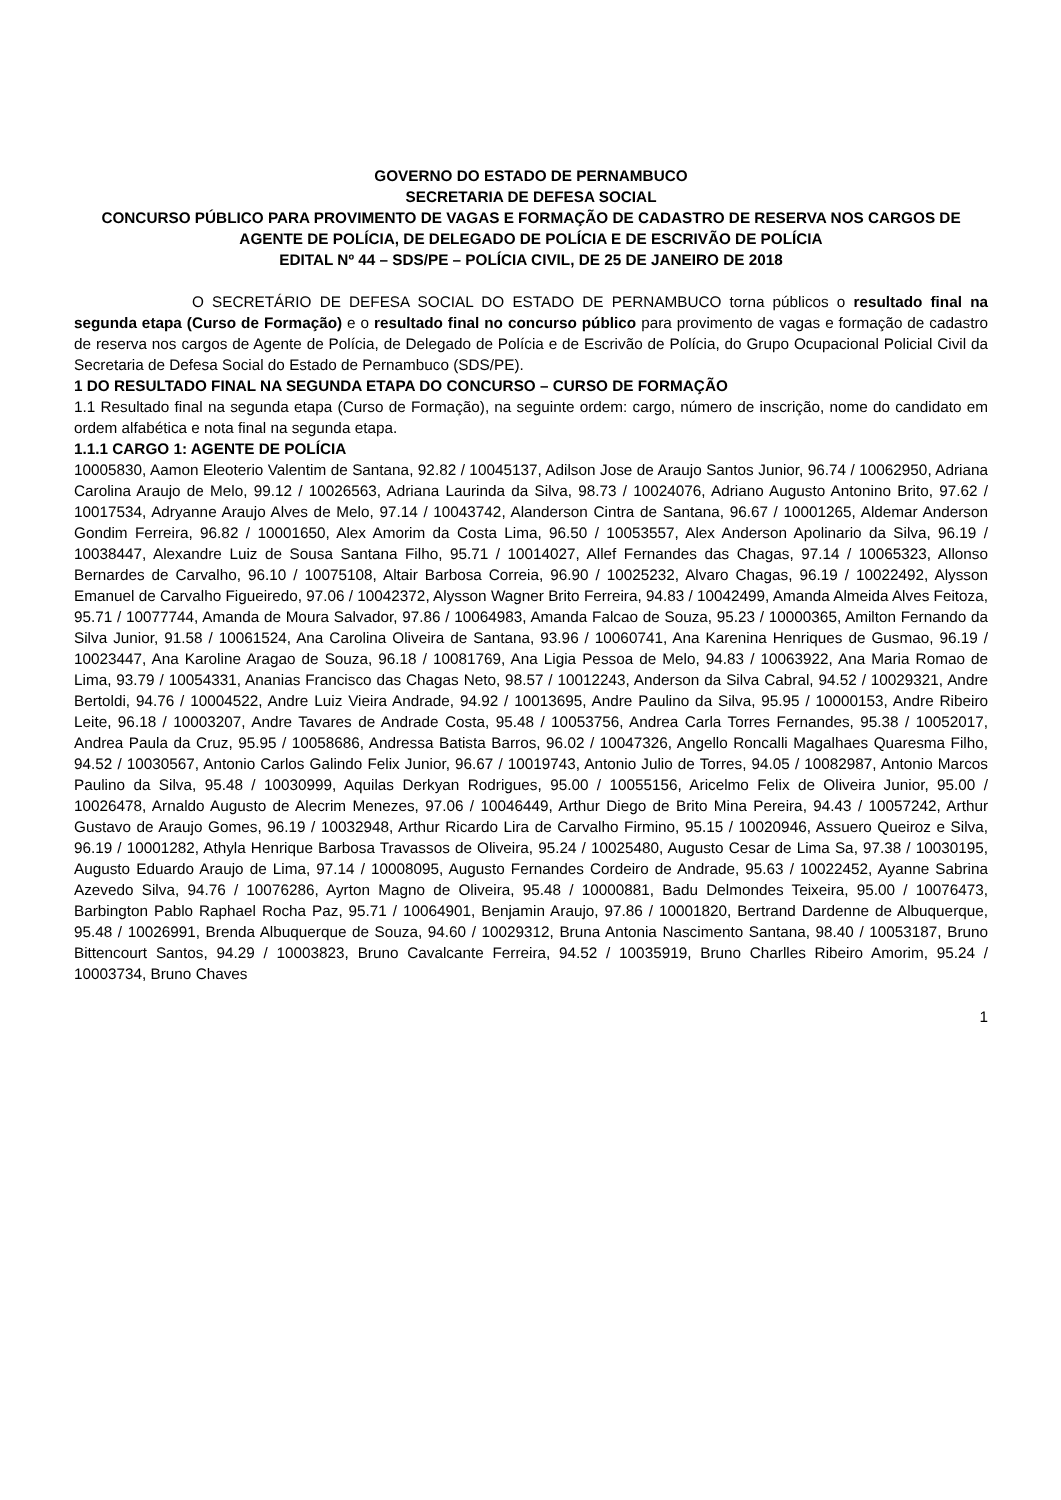GOVERNO DO ESTADO DE PERNAMBUCO
SECRETARIA DE DEFESA SOCIAL
CONCURSO PÚBLICO PARA PROVIMENTO DE VAGAS E FORMAÇÃO DE CADASTRO DE RESERVA NOS CARGOS DE AGENTE DE POLÍCIA, DE DELEGADO DE POLÍCIA E DE ESCRIVÃO DE POLÍCIA
EDITAL Nº 44 – SDS/PE – POLÍCIA CIVIL, DE 25 DE JANEIRO DE 2018
O SECRETÁRIO DE DEFESA SOCIAL DO ESTADO DE PERNAMBUCO torna públicos o resultado final na segunda etapa (Curso de Formação) e o resultado final no concurso público para provimento de vagas e formação de cadastro de reserva nos cargos de Agente de Polícia, de Delegado de Polícia e de Escrivão de Polícia, do Grupo Ocupacional Policial Civil da Secretaria de Defesa Social do Estado de Pernambuco (SDS/PE).
1 DO RESULTADO FINAL NA SEGUNDA ETAPA DO CONCURSO – CURSO DE FORMAÇÃO
1.1 Resultado final na segunda etapa (Curso de Formação), na seguinte ordem: cargo, número de inscrição, nome do candidato em ordem alfabética e nota final na segunda etapa.
1.1.1 CARGO 1: AGENTE DE POLÍCIA
10005830, Aamon Eleoterio Valentim de Santana, 92.82 / 10045137, Adilson Jose de Araujo Santos Junior, 96.74 / 10062950, Adriana Carolina Araujo de Melo, 99.12 / 10026563, Adriana Laurinda da Silva, 98.73 / 10024076, Adriano Augusto Antonino Brito, 97.62 / 10017534, Adryanne Araujo Alves de Melo, 97.14 / 10043742, Alanderson Cintra de Santana, 96.67 / 10001265, Aldemar Anderson Gondim Ferreira, 96.82 / 10001650, Alex Amorim da Costa Lima, 96.50 / 10053557, Alex Anderson Apolinario da Silva, 96.19 / 10038447, Alexandre Luiz de Sousa Santana Filho, 95.71 / 10014027, Allef Fernandes das Chagas, 97.14 / 10065323, Allonso Bernardes de Carvalho, 96.10 / 10075108, Altair Barbosa Correia, 96.90 / 10025232, Alvaro Chagas, 96.19 / 10022492, Alysson Emanuel de Carvalho Figueiredo, 97.06 / 10042372, Alysson Wagner Brito Ferreira, 94.83 / 10042499, Amanda Almeida Alves Feitoza, 95.71 / 10077744, Amanda de Moura Salvador, 97.86 / 10064983, Amanda Falcao de Souza, 95.23 / 10000365, Amilton Fernando da Silva Junior, 91.58 / 10061524, Ana Carolina Oliveira de Santana, 93.96 / 10060741, Ana Karenina Henriques de Gusmao, 96.19 / 10023447, Ana Karoline Aragao de Souza, 96.18 / 10081769, Ana Ligia Pessoa de Melo, 94.83 / 10063922, Ana Maria Romao de Lima, 93.79 / 10054331, Ananias Francisco das Chagas Neto, 98.57 / 10012243, Anderson da Silva Cabral, 94.52 / 10029321, Andre Bertoldi, 94.76 / 10004522, Andre Luiz Vieira Andrade, 94.92 / 10013695, Andre Paulino da Silva, 95.95 / 10000153, Andre Ribeiro Leite, 96.18 / 10003207, Andre Tavares de Andrade Costa, 95.48 / 10053756, Andrea Carla Torres Fernandes, 95.38 / 10052017, Andrea Paula da Cruz, 95.95 / 10058686, Andressa Batista Barros, 96.02 / 10047326, Angello Roncalli Magalhaes Quaresma Filho, 94.52 / 10030567, Antonio Carlos Galindo Felix Junior, 96.67 / 10019743, Antonio Julio de Torres, 94.05 / 10082987, Antonio Marcos Paulino da Silva, 95.48 / 10030999, Aquilas Derkyan Rodrigues, 95.00 / 10055156, Aricelmo Felix de Oliveira Junior, 95.00 / 10026478, Arnaldo Augusto de Alecrim Menezes, 97.06 / 10046449, Arthur Diego de Brito Mina Pereira, 94.43 / 10057242, Arthur Gustavo de Araujo Gomes, 96.19 / 10032948, Arthur Ricardo Lira de Carvalho Firmino, 95.15 / 10020946, Assuero Queiroz e Silva, 96.19 / 10001282, Athyla Henrique Barbosa Travassos de Oliveira, 95.24 / 10025480, Augusto Cesar de Lima Sa, 97.38 / 10030195, Augusto Eduardo Araujo de Lima, 97.14 / 10008095, Augusto Fernandes Cordeiro de Andrade, 95.63 / 10022452, Ayanne Sabrina Azevedo Silva, 94.76 / 10076286, Ayrton Magno de Oliveira, 95.48 / 10000881, Badu Delmondes Teixeira, 95.00 / 10076473, Barbington Pablo Raphael Rocha Paz, 95.71 / 10064901, Benjamin Araujo, 97.86 / 10001820, Bertrand Dardenne de Albuquerque, 95.48 / 10026991, Brenda Albuquerque de Souza, 94.60 / 10029312, Bruna Antonia Nascimento Santana, 98.40 / 10053187, Bruno Bittencourt Santos, 94.29 / 10003823, Bruno Cavalcante Ferreira, 94.52 / 10035919, Bruno Charlles Ribeiro Amorim, 95.24 / 10003734, Bruno Chaves
1